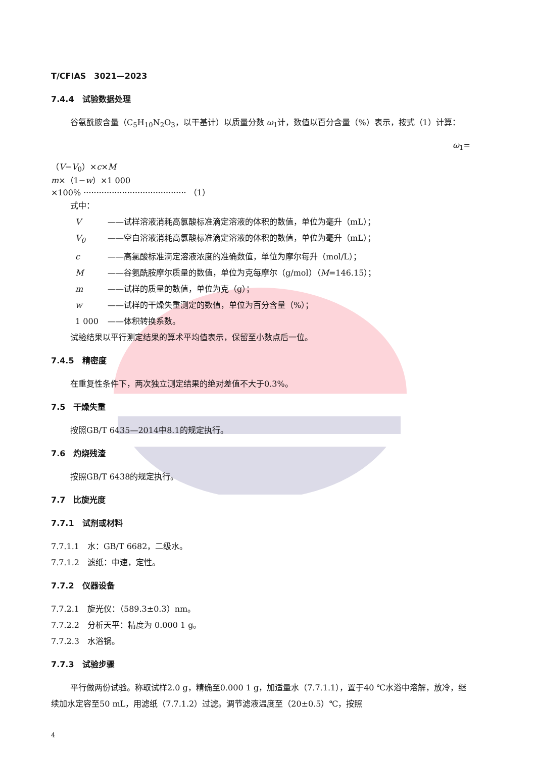T/CFIAS　3021—2023
7.4.4　试验数据处理
谷氨酰胺含量（C<sub>5</sub>H<sub>10</sub>N<sub>2</sub>O<sub>3</sub>，以干基计）以质量分数 ω<sub>1</sub>计，数值以百分含量（%）表示，按式（1）计算：
ω<sub>1</sub>=
（V−V<sub>0</sub>）×c×M
m×（1−w）×1 000
×100% ········································ （1）
式中：
V ——试样溶液消耗高氯酸标准滴定溶液的体积的数值，单位为毫升（mL）；
V<sub>0</sub> ——空白溶液消耗高氯酸标准滴定溶液的体积的数值，单位为毫升（mL）；
c ——高氯酸标准滴定溶液浓度的准确数值，单位为摩尔每升（mol/L）；
M ——谷氨酰胺摩尔质量的数值，单位为克每摩尔（g/mol）（M=146.15）；
m ——试样的质量的数值，单位为克（g）；
w ——试样的干燥失重测定的数值，单位为百分含量（%）；
1 000 ——体积转换系数。
试验结果以平行测定结果的算术平均值表示，保留至小数点后一位。
7.4.5　精密度
在重复性条件下，两次独立测定结果的绝对差值不大于0.3%。
7.5　干燥失重
按照GB/T 6435—2014中8.1的规定执行。
7.6　灼烧残渣
按照GB/T 6438的规定执行。
7.7　比旋光度
7.7.1　试剂或材料
7.7.1.1　水：GB/T 6682，二级水。
7.7.1.2　滤纸：中速，定性。
7.7.2　仪器设备
7.7.2.1　旋光仪：（589.3±0.3）nm。
7.7.2.2　分析天平：精度为 0.000 1 g。
7.7.2.3　水浴锅。
7.7.3　试验步骤
平行做两份试验。称取试样2.0 g，精确至0.000 1 g，加适量水（7.7.1.1），置于40 ℃水浴中溶解，放冷，继续加水定容至50 mL，用滤纸（7.7.1.2）过滤。调节滤液温度至（20±0.5）℃，按照
4